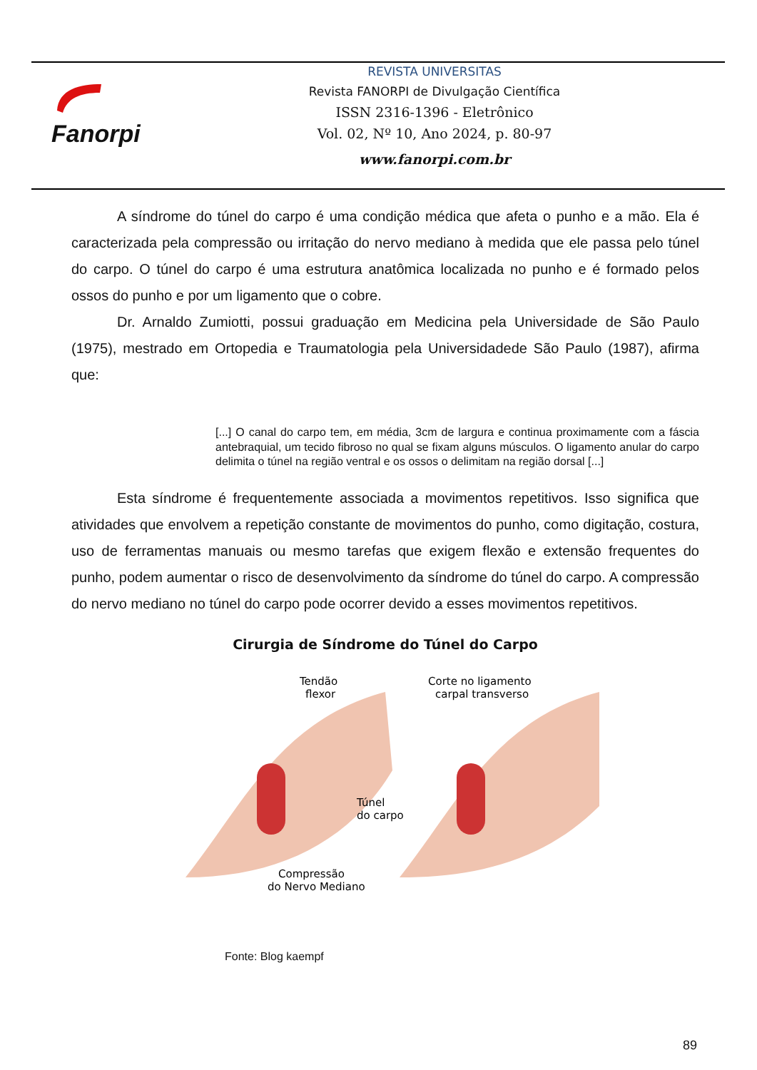Fanorpi
REVISTA UNIVERSITAS
Revista FANORPI de Divulgação Científica
ISSN 2316-1396 - Eletrônico
Vol. 02, Nº 10, Ano 2024, p. 80-97
www.fanorpi.com.br
A síndrome do túnel do carpo é uma condição médica que afeta o punho e a mão. Ela é caracterizada pela compressão ou irritação do nervo mediano à medida que ele passa pelo túnel do carpo. O túnel do carpo é uma estrutura anatômica localizada no punho e é formado pelos ossos do punho e por um ligamento que o cobre.
Dr. Arnaldo Zumiotti, possui graduação em Medicina pela Universidade de São Paulo (1975), mestrado em Ortopedia e Traumatologia pela Universidadede São Paulo (1987), afirma que:
[...] O canal do carpo tem, em média, 3cm de largura e continua proximamente com a fáscia antebraquial, um tecido fibroso no qual se fixam alguns músculos. O ligamento anular do carpo delimita o túnel na região ventral e os ossos o delimitam na região dorsal [...]
Esta síndrome é frequentemente associada a movimentos repetitivos. Isso significa que atividades que envolvem a repetição constante de movimentos do punho, como digitação, costura, uso de ferramentas manuais ou mesmo tarefas que exigem flexão e extensão frequentes do punho, podem aumentar o risco de desenvolvimento da síndrome do túnel do carpo. A compressão do nervo mediano no túnel do carpo pode ocorrer devido a esses movimentos repetitivos.
Cirurgia de Síndrome do Túnel do Carpo
Tendão
flexor
Corte no ligamento
carpal transverso
Túnel
do carpo
Compressão
do Nervo Mediano
Fonte: Blog kaempf
89